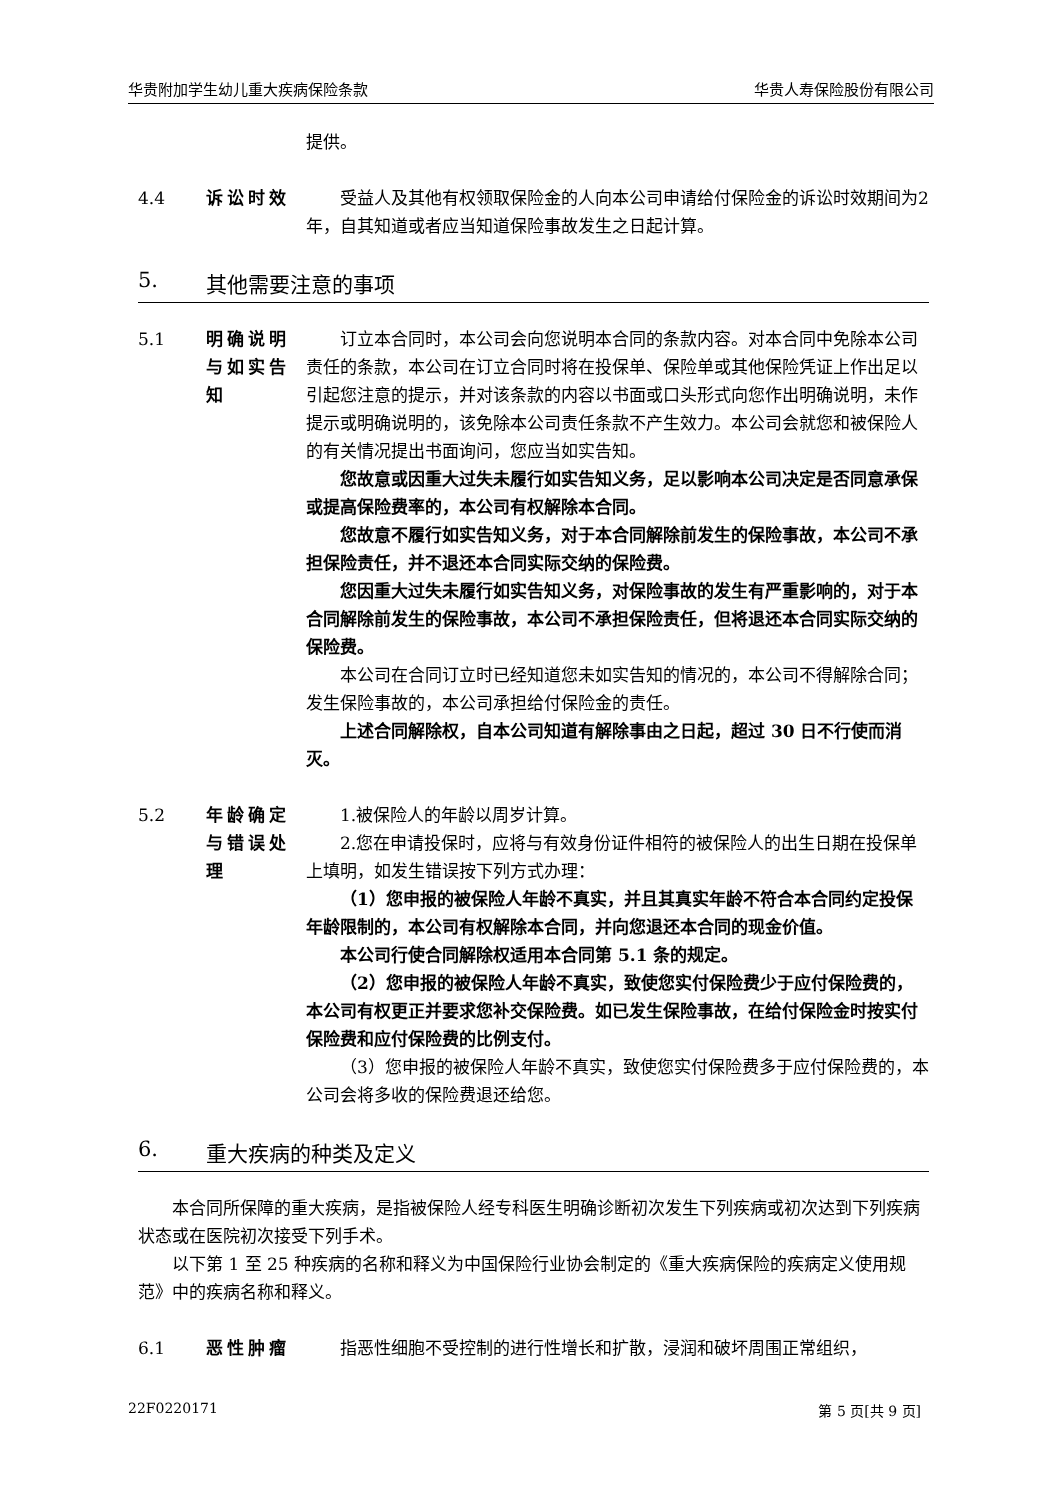华贵附加学生幼儿重大疾病保险条款 华贵人寿保险股份有限公司
提供。
4.4 诉讼时效 受益人及其他有权领取保险金的人向本公司申请给付保险金的诉讼时效期间为2年，自其知道或者应当知道保险事故发生之日起计算。
5. 其他需要注意的事项
5.1 明确说明与如实告知
订立本合同时，本公司会向您说明本合同的条款内容。对本合同中免除本公司责任的条款，本公司在订立合同时将在投保单、保险单或其他保险凭证上作出足以引起您注意的提示，并对该条款的内容以书面或口头形式向您作出明确说明，未作提示或明确说明的，该免除本公司责任条款不产生效力。本公司会就您和被保险人的有关情况提出书面询问，您应当如实告知。
您故意或因重大过失未履行如实告知义务，足以影响本公司决定是否同意承保或提高保险费率的，本公司有权解除本合同。
您故意不履行如实告知义务，对于本合同解除前发生的保险事故，本公司不承担保险责任，并不退还本合同实际交纳的保险费。
您因重大过失未履行如实告知义务，对保险事故的发生有严重影响的，对于本合同解除前发生的保险事故，本公司不承担保险责任，但将退还本合同实际交纳的保险费。
本公司在合同订立时已经知道您未如实告知的情况的，本公司不得解除合同；发生保险事故的，本公司承担给付保险金的责任。
上述合同解除权，自本公司知道有解除事由之日起，超过 30 日不行使而消灭。
5.2 年龄确定与错误处理
1.被保险人的年龄以周岁计算。
2.您在申请投保时，应将与有效身份证件相符的被保险人的出生日期在投保单上填明，如发生错误按下列方式办理：
（1）您申报的被保险人年龄不真实，并且其真实年龄不符合本合同约定投保年龄限制的，本公司有权解除本合同，并向您退还本合同的现金价值。
本公司行使合同解除权适用本合同第 5.1 条的规定。
（2）您申报的被保险人年龄不真实，致使您实付保险费少于应付保险费的，本公司有权更正并要求您补交保险费。如已发生保险事故，在给付保险金时按实付保险费和应付保险费的比例支付。
（3）您申报的被保险人年龄不真实，致使您实付保险费多于应付保险费的，本公司会将多收的保险费退还给您。
6. 重大疾病的种类及定义
本合同所保障的重大疾病，是指被保险人经专科医生明确诊断初次发生下列疾病或初次达到下列疾病状态或在医院初次接受下列手术。
以下第 1 至 25 种疾病的名称和释义为中国保险行业协会制定的《重大疾病保险的疾病定义使用规范》中的疾病名称和释义。
6.1 恶性肿瘤 指恶性细胞不受控制的进行性增长和扩散，浸润和破坏周围正常组织，
22F0220171 第 5 页[共 9 页]